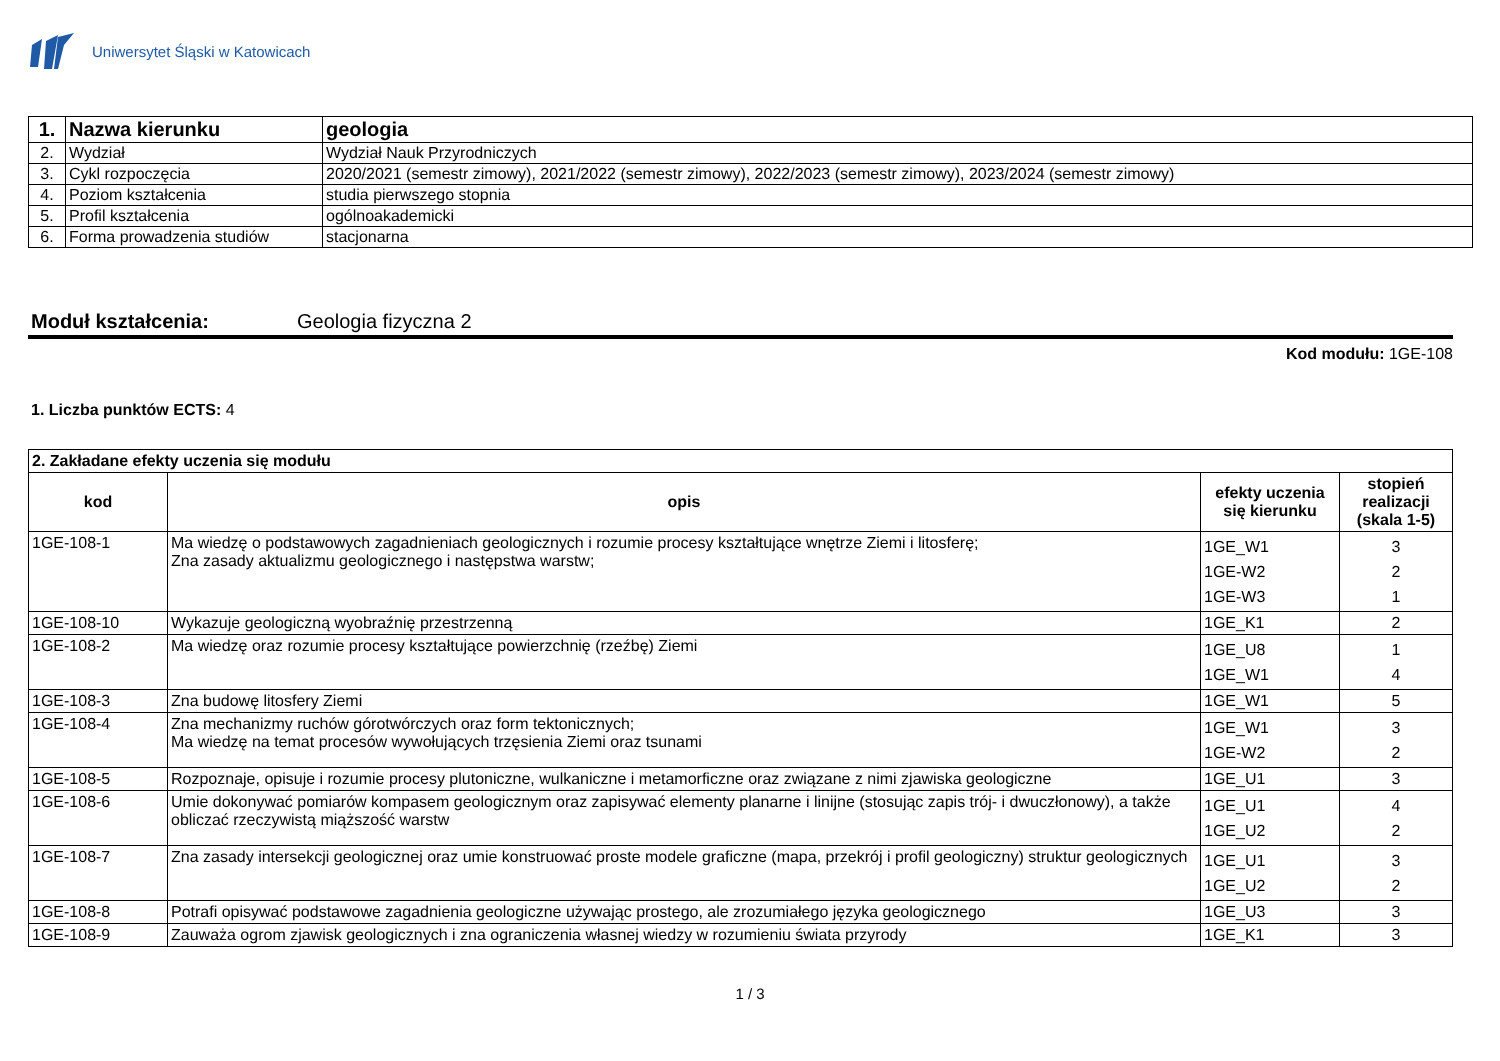Uniwersytet Śląski w Katowicach
| 1. | Nazwa kierunku | geologia |
| 2. | Wydział | Wydział Nauk Przyrodniczych |
| 3. | Cykl rozpoczęcia | 2020/2021 (semestr zimowy), 2021/2022 (semestr zimowy), 2022/2023 (semestr zimowy), 2023/2024 (semestr zimowy) |
| 4. | Poziom kształcenia | studia pierwszego stopnia |
| 5. | Profil kształcenia | ogólnoakademicki |
| 6. | Forma prowadzenia studiów | stacjonarna |
Moduł kształcenia: Geologia fizyczna 2
Kod modułu: 1GE-108
1. Liczba punktów ECTS: 4
| 2. Zakładane efekty uczenia się modułu | | | |
| kod | opis | efekty uczenia się kierunku | stopień realizacji (skala 1-5) |
| 1GE-108-1 | Ma wiedzę o podstawowych zagadnieniach geologicznych i rozumie procesy kształtujące wnętrze Ziemi i litosferę; Zna zasady aktualizmu geologicznego i następstwa warstw; | 1GE_W1 1GE-W2 1GE-W3 | 3 2 1 |
| 1GE-108-10 | Wykazuje geologiczną wyobraźnię przestrzenną | 1GE_K1 | 2 |
| 1GE-108-2 | Ma wiedzę oraz rozumie procesy kształtujące powierzchnię (rzeźbę) Ziemi | 1GE_U8 1GE_W1 | 1 4 |
| 1GE-108-3 | Zna budowę litosfery Ziemi | 1GE_W1 | 5 |
| 1GE-108-4 | Zna mechanizmy ruchów górotwórczych oraz form tektonicznych; Ma wiedzę na temat procesów wywołujących trzęsienia Ziemi oraz tsunami | 1GE_W1 1GE-W2 | 3 2 |
| 1GE-108-5 | Rozpoznaje, opisuje i rozumie procesy plutoniczne, wulkaniczne i metamorficzne oraz związane z nimi zjawiska geologiczne | 1GE_U1 | 3 |
| 1GE-108-6 | Umie dokonywać pomiarów kompasem geologicznym oraz zapisywać elementy planarne i linijne (stosując zapis trój- i dwuczłonowy), a także obliczać rzeczywistą miąższość warstw | 1GE_U1 1GE_U2 | 4 2 |
| 1GE-108-7 | Zna zasady intersekcji geologicznej oraz umie konstruować proste modele graficzne (mapa, przekrój i profil geologiczny) struktur geologicznych | 1GE_U1 1GE_U2 | 3 2 |
| 1GE-108-8 | Potrafi opisywać podstawowe zagadnienia geologiczne używając prostego, ale zrozumiałego języka geologicznego | 1GE_U3 | 3 |
| 1GE-108-9 | Zauważa ogrom zjawisk geologicznych i zna ograniczenia własnej wiedzy w rozumieniu świata przyrody | 1GE_K1 | 3 |
1 / 3